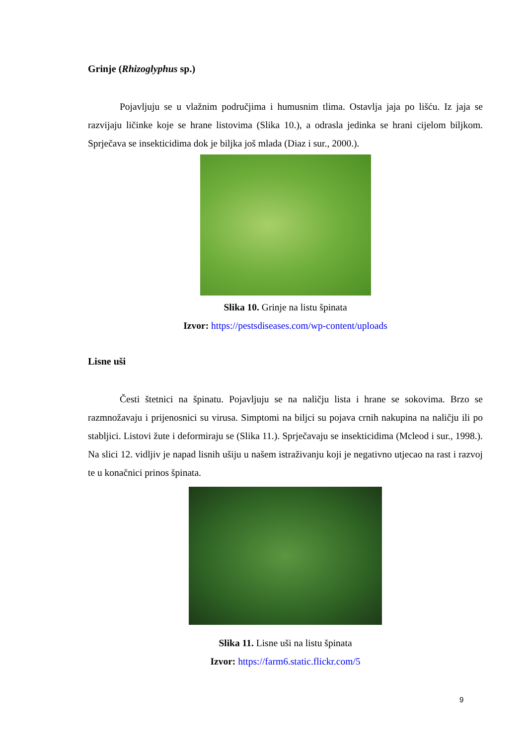Grinje (Rhizoglyphus sp.)
Pojavljuju se u vlažnim područjima i humusnim tlima. Ostavlja jaja po lišću. Iz jaja se razvijaju ličinke koje se hrane listovima (Slika 10.), a odrasla jedinka se hrani cijelom biljkom. Sprječava se insekticidima dok je biljka još mlada (Diaz i sur., 2000.).
Slika 10. Grinje na listu špinata
Izvor: https://pestsdiseases.com/wp-content/uploads
Lisne uši
Česti štetnici na špinatu. Pojavljuju se na naličju lista i hrane se sokovima. Brzo se razmnožavaju i prijenosnici su virusa. Simptomi na biljci su pojava crnih nakupina na naličju ili po stabljici. Listovi žute i deformiraju se (Slika 11.). Sprječavaju se insekticidima (Mcleod i sur., 1998.). Na slici 12. vidljiv je napad lisnih ušiju u našem istraživanju koji je negativno utjecao na rast i razvoj te u konačnici prinos špinata.
Slika 11. Lisne uši na listu špinata
Izvor: https://farm6.static.flickr.com/5
9